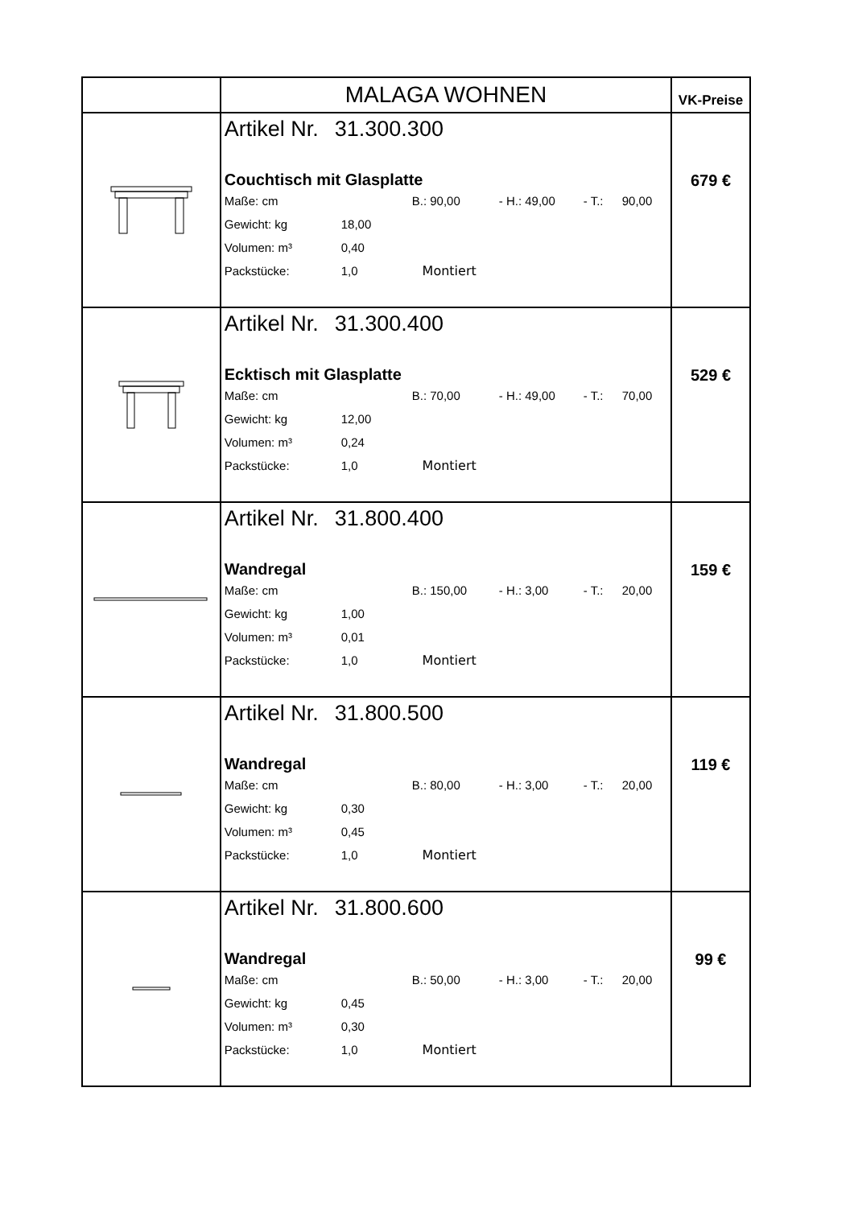| | MALAGA WOHNEN | VK-Preise |
| | Artikel Nr. 31.300.300 Couchtisch mit Glasplatte Maße: cm B.: 90,00 - H.: 49,00 - T.: 90,00 Gewicht: kg 18,00 Volumen: m³ 0,40 Packstücke: 1,0 Montiert | 679 € |
| | Artikel Nr. 31.300.400 Ecktisch mit Glasplatte Maße: cm B.: 70,00 - H.: 49,00 - T.: 70,00 Gewicht: kg 12,00 Volumen: m³ 0,24 Packstücke: 1,0 Montiert | 529 € |
| | Artikel Nr. 31.800.400 Wandregal Maße: cm B.: 150,00 - H.: 3,00 - T.: 20,00 Gewicht: kg 1,00 Volumen: m³ 0,01 Packstücke: 1,0 Montiert | 159 € |
| | Artikel Nr. 31.800.500 Wandregal Maße: cm B.: 80,00 - H.: 3,00 - T.: 20,00 Gewicht: kg 0,30 Volumen: m³ 0,45 Packstücke: 1,0 Montiert | 119 € |
| | Artikel Nr. 31.800.600 Wandregal Maße: cm B.: 50,00 - H.: 3,00 - T.: 20,00 Gewicht: kg 0,45 Volumen: m³ 0,30 Packstücke: 1,0 Montiert | 99 € |